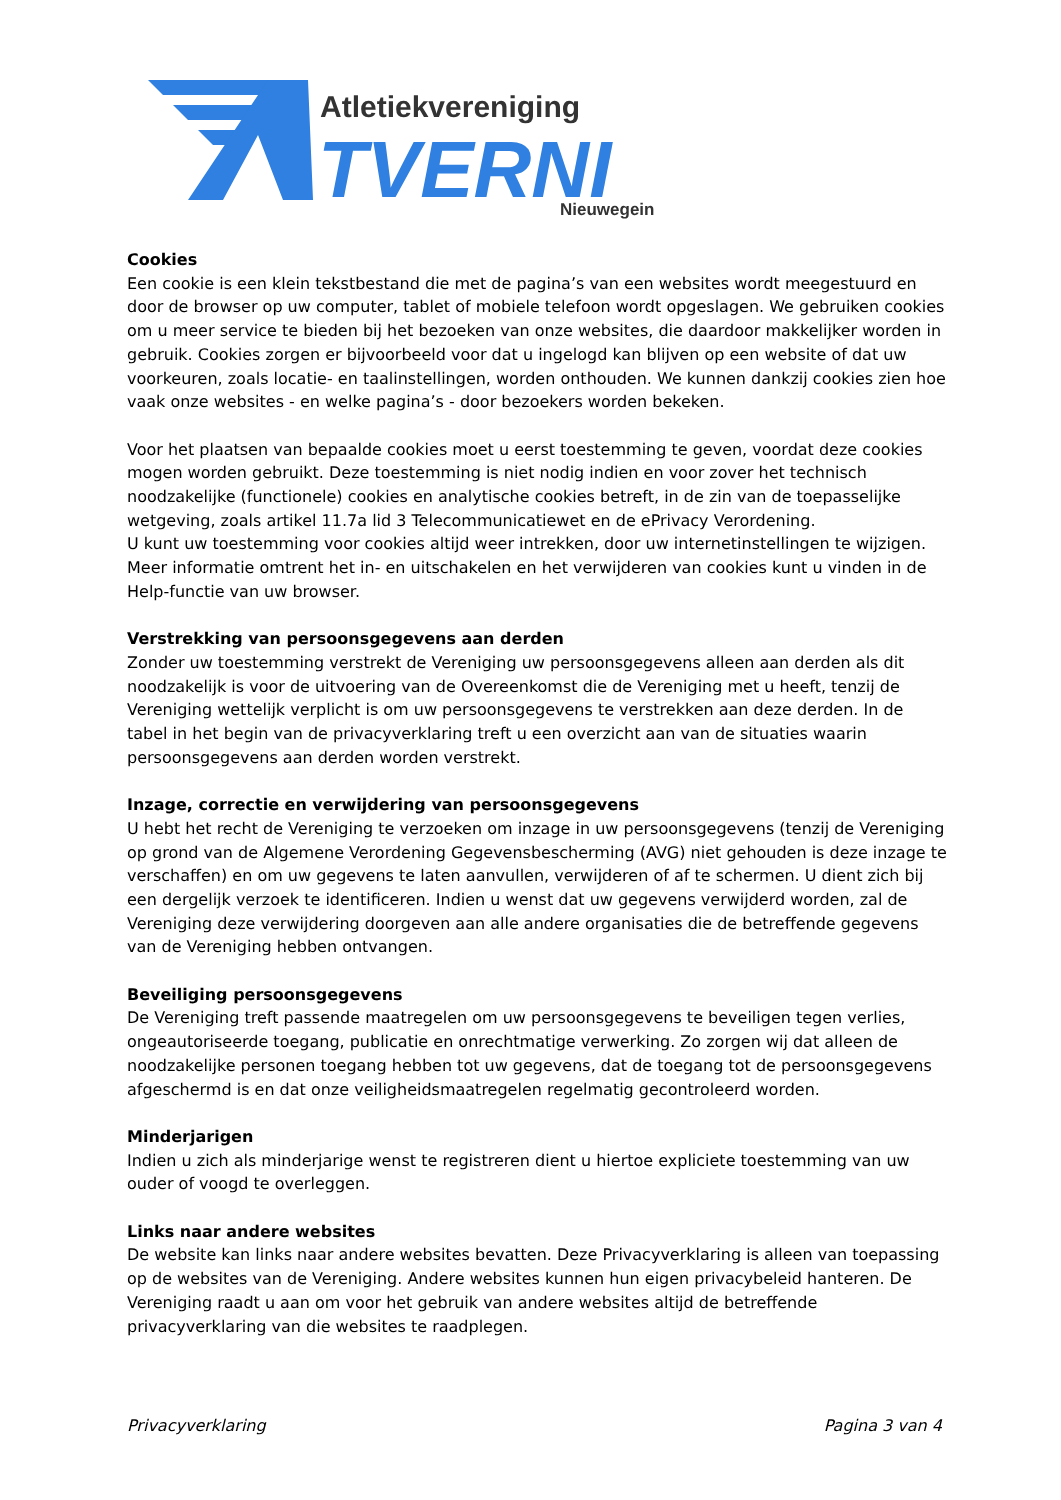Atletiekvereniging
TVERNI
Nieuwegein
Cookies
Een cookie is een klein tekstbestand die met de pagina’s van een websites wordt meegestuurd en door de browser op uw computer, tablet of mobiele telefoon wordt opgeslagen. We gebruiken cookies om u meer service te bieden bij het bezoeken van onze websites, die daardoor makkelijker worden in gebruik. Cookies zorgen er bijvoorbeeld voor dat u ingelogd kan blijven op een website of dat uw voorkeuren, zoals locatie- en taalinstellingen, worden onthouden. We kunnen dankzij cookies zien hoe vaak onze websites - en welke pagina’s - door bezoekers worden bekeken.
Voor het plaatsen van bepaalde cookies moet u eerst toestemming te geven, voordat deze cookies mogen worden gebruikt. Deze toestemming is niet nodig indien en voor zover het technisch noodzakelijke (functionele) cookies en analytische cookies betreft, in de zin van de toepasselijke wetgeving, zoals artikel 11.7a lid 3 Telecommunicatiewet en de ePrivacy Verordening.
U kunt uw toestemming voor cookies altijd weer intrekken, door uw internetinstellingen te wijzigen. Meer informatie omtrent het in- en uitschakelen en het verwijderen van cookies kunt u vinden in de Help-functie van uw browser.
Verstrekking van persoonsgegevens aan derden
Zonder uw toestemming verstrekt de Vereniging uw persoonsgegevens alleen aan derden als dit noodzakelijk is voor de uitvoering van de Overeenkomst die de Vereniging met u heeft, tenzij de Vereniging wettelijk verplicht is om uw persoonsgegevens te verstrekken aan deze derden. In de tabel in het begin van de privacyverklaring treft u een overzicht aan van de situaties waarin persoonsgegevens aan derden worden verstrekt.
Inzage, correctie en verwijdering van persoonsgegevens
U hebt het recht de Vereniging te verzoeken om inzage in uw persoonsgegevens (tenzij de Vereniging op grond van de Algemene Verordening Gegevensbescherming (AVG) niet gehouden is deze inzage te verschaffen) en om uw gegevens te laten aanvullen, verwijderen of af te schermen. U dient zich bij een dergelijk verzoek te identificeren. Indien u wenst dat uw gegevens verwijderd worden, zal de Vereniging deze verwijdering doorgeven aan alle andere organisaties die de betreffende gegevens van de Vereniging hebben ontvangen.
Beveiliging persoonsgegevens
De Vereniging treft passende maatregelen om uw persoonsgegevens te beveiligen tegen verlies, ongeautoriseerde toegang, publicatie en onrechtmatige verwerking. Zo zorgen wij dat alleen de noodzakelijke personen toegang hebben tot uw gegevens, dat de toegang tot de persoonsgegevens afgeschermd is en dat onze veiligheidsmaatregelen regelmatig gecontroleerd worden.
Minderjarigen
Indien u zich als minderjarige wenst te registreren dient u hiertoe expliciete toestemming van uw ouder of voogd te overleggen.
Links naar andere websites
De website kan links naar andere websites bevatten. Deze Privacyverklaring is alleen van toepassing op de websites van de Vereniging. Andere websites kunnen hun eigen privacybeleid hanteren. De Vereniging raadt u aan om voor het gebruik van andere websites altijd de betreffende privacyverklaring van die websites te raadplegen.
Privacyverklaring Pagina 3 van 4